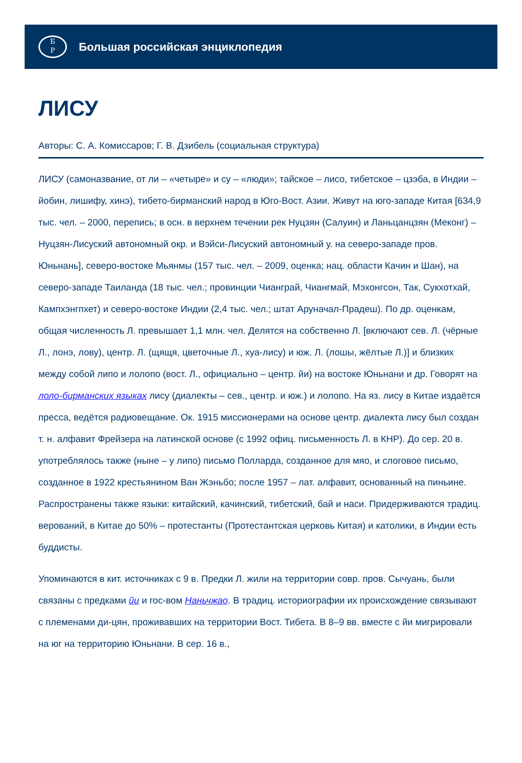Б
Р
Большая российская энциклопедия
ЛИСУ
Авторы: С. А. Комиссаров; Г. В. Дзибель (социальная структура)
ЛИСУ (самоназвание, от ли – «четыре» и су – «люди»; тайское – лисо, тибетское – цзэба, в Индии – йобин, лишифу, хинэ), тибето-бирманский народ в Юго-Вост. Азии. Живут на юго-западе Китая [634,9 тыс. чел. – 2000, перепись; в осн. в верхнем течении рек Нуцзян (Салуин) и Ланьцанцзян (Меконг) – Нуцзян-Лисуский автономный окр. и Вэйси-Лисуский автономный у. на северо-западе пров. Юньнань], северо-востоке Мьянмы (157 тыс. чел. – 2009, оценка; нац. области Качин и Шан), на северо-западе Таиланда (18 тыс. чел.; провинции Чианграй, Чиангмай, Мэхонгсон, Так, Сукхотхай, Кампхэнгпхет) и северо-востоке Индии (2,4 тыс. чел.; штат Аруначал-Прадеш). По др. оценкам, общая численность Л. превышает 1,1 млн. чел. Делятся на собственно Л. [включают сев. Л. (чёрные Л., лонэ, лову), центр. Л. (щящя, цветочные Л., хуа-лису) и юж. Л. (лошы, жёлтые Л.)] и близких между собой липо и лолопо (вост. Л., официально – центр. йи) на востоке Юньнани и др. Говорят на лоло-бирманских языках лису (диалекты – сев., центр. и юж.) и лолопо. На яз. лису в Китае издаётся пресса, ведётся радиовещание. Ок. 1915 миссионерами на основе центр. диалекта лису был создан т. н. алфавит Фрейзера на латинской основе (с 1992 офиц. письменность Л. в КНР). До сер. 20 в. употреблялось также (ныне – у липо) письмо Полларда, созданное для мяо, и слоговое письмо, созданное в 1922 крестьянином Ван Жэньбо; после 1957 – лат. алфавит, основанный на пиньине. Распространены также языки: китайский, качинский, тибетский, бай и наси. Придерживаются традиц. верований, в Китае до 50% – протестанты (Протестантская церковь Китая) и католики, в Индии есть буддисты.
Упоминаются в кит. источниках с 9 в. Предки Л. жили на территории совр. пров. Сычуань, были связаны с предками йи и гос-вом Наньчжао. В традиц. историографии их происхождение связывают с племенами ди-цян, проживавших на территории Вост. Тибета. В 8–9 вв. вместе с йи мигрировали на юг на территорию Юньнани. В сер. 16 в.,